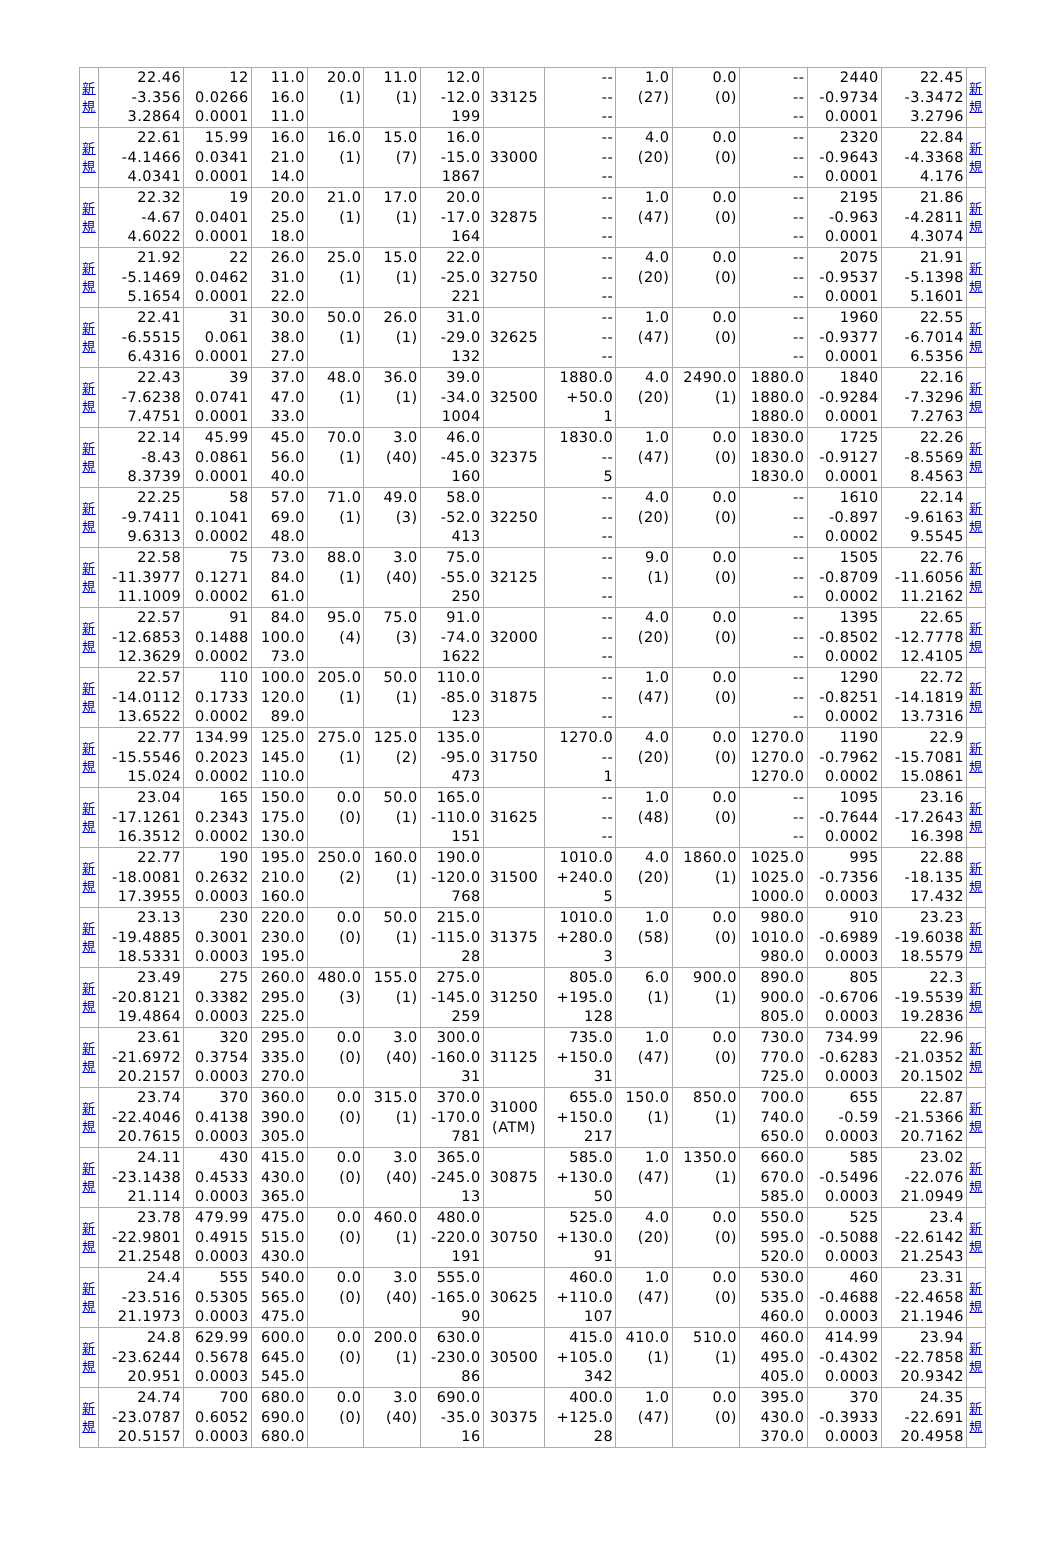| 新 規 | 22.46 -3.356 3.2864 | 12 0.0266 0.0001 | 11.0 16.0 11.0 | 20.0 (1) | 11.0 (1) | 12.0 -12.0 199 | 33125 | -- -- -- | 1.0 (27) | 0.0 (0) | -- -- -- | 2440 -0.9734 0.0001 | 22.45 -3.3472 3.2796 | 新 規 |
| 新 規 | 22.61 -4.1466 4.0341 | 15.99 0.0341 0.0001 | 16.0 21.0 14.0 | 16.0 (1) | 15.0 (7) | 16.0 -15.0 1867 | 33000 | -- -- -- | 4.0 (20) | 0.0 (0) | -- -- -- | 2320 -0.9643 0.0001 | 22.84 -4.3368 4.176 | 新 規 |
| 新 規 | 22.32 -4.67 4.6022 | 19 0.0401 0.0001 | 20.0 25.0 18.0 | 21.0 (1) | 17.0 (1) | 20.0 -17.0 164 | 32875 | -- -- -- | 1.0 (47) | 0.0 (0) | -- -- -- | 2195 -0.963 0.0001 | 21.86 -4.2811 4.3074 | 新 規 |
| 新 規 | 21.92 -5.1469 5.1654 | 22 0.0462 0.0001 | 26.0 31.0 22.0 | 25.0 (1) | 15.0 (1) | 22.0 -25.0 221 | 32750 | -- -- -- | 4.0 (20) | 0.0 (0) | -- -- -- | 2075 -0.9537 0.0001 | 21.91 -5.1398 5.1601 | 新 規 |
| 新 規 | 22.41 -6.5515 6.4316 | 31 0.061 0.0001 | 30.0 38.0 27.0 | 50.0 (1) | 26.0 (1) | 31.0 -29.0 132 | 32625 | -- -- -- | 1.0 (47) | 0.0 (0) | -- -- -- | 1960 -0.9377 0.0001 | 22.55 -6.7014 6.5356 | 新 規 |
| 新 規 | 22.43 -7.6238 7.4751 | 39 0.0741 0.0001 | 37.0 47.0 33.0 | 48.0 (1) | 36.0 (1) | 39.0 -34.0 1004 | 32500 | 1880.0 +50.0 1 | 4.0 (20) | 2490.0 (1) | 1880.0 1880.0 1880.0 | 1840 -0.9284 0.0001 | 22.16 -7.3296 7.2763 | 新 規 |
| 新 規 | 22.14 -8.43 8.3739 | 45.99 0.0861 0.0001 | 45.0 56.0 40.0 | 70.0 (1) | 3.0 (40) | 46.0 -45.0 160 | 32375 | 1830.0 -- 5 | 1.0 (47) | 0.0 (0) | 1830.0 1830.0 1830.0 | 1725 -0.9127 0.0001 | 22.26 -8.5569 8.4563 | 新 規 |
| 新 規 | 22.25 -9.7411 9.6313 | 58 0.1041 0.0002 | 57.0 69.0 48.0 | 71.0 (1) | 49.0 (3) | 58.0 -52.0 413 | 32250 | -- -- -- | 4.0 (20) | 0.0 (0) | -- -- -- | 1610 -0.897 0.0002 | 22.14 -9.6163 9.5545 | 新 規 |
| 新 規 | 22.58 -11.3977 11.1009 | 75 0.1271 0.0002 | 73.0 84.0 61.0 | 88.0 (1) | 3.0 (40) | 75.0 -55.0 250 | 32125 | -- -- -- | 9.0 (1) | 0.0 (0) | -- -- -- | 1505 -0.8709 0.0002 | 22.76 -11.6056 11.2162 | 新 規 |
| 新 規 | 22.57 -12.6853 12.3629 | 91 0.1488 0.0002 | 84.0 100.0 73.0 | 95.0 (4) | 75.0 (3) | 91.0 -74.0 1622 | 32000 | -- -- -- | 4.0 (20) | 0.0 (0) | -- -- -- | 1395 -0.8502 0.0002 | 22.65 -12.7778 12.4105 | 新 規 |
| 新 規 | 22.57 -14.0112 13.6522 | 110 0.1733 0.0002 | 100.0 120.0 89.0 | 205.0 (1) | 50.0 (1) | 110.0 -85.0 123 | 31875 | -- -- -- | 1.0 (47) | 0.0 (0) | -- -- -- | 1290 -0.8251 0.0002 | 22.72 -14.1819 13.7316 | 新 規 |
| 新 規 | 22.77 -15.5546 15.024 | 134.99 0.2023 0.0002 | 125.0 145.0 110.0 | 275.0 (1) | 125.0 (2) | 135.0 -95.0 473 | 31750 | 1270.0 -- 1 | 4.0 (20) | 0.0 (0) | 1270.0 1270.0 1270.0 | 1190 -0.7962 0.0002 | 22.9 -15.7081 15.0861 | 新 規 |
| 新 規 | 23.04 -17.1261 16.3512 | 165 0.2343 0.0002 | 150.0 175.0 130.0 | 0.0 (0) | 50.0 (1) | 165.0 -110.0 151 | 31625 | -- -- -- | 1.0 (48) | 0.0 (0) | -- -- -- | 1095 -0.7644 0.0002 | 23.16 -17.2643 16.398 | 新 規 |
| 新 規 | 22.77 -18.0081 17.3955 | 190 0.2632 0.0003 | 195.0 210.0 160.0 | 250.0 (2) | 160.0 (1) | 190.0 -120.0 768 | 31500 | 1010.0 +240.0 5 | 4.0 (20) | 1860.0 (1) | 1025.0 1025.0 1000.0 | 995 -0.7356 0.0003 | 22.88 -18.135 17.432 | 新 規 |
| 新 規 | 23.13 -19.4885 18.5331 | 230 0.3001 0.0003 | 220.0 230.0 195.0 | 0.0 (0) | 50.0 (1) | 215.0 -115.0 28 | 31375 | 1010.0 +280.0 3 | 1.0 (58) | 0.0 (0) | 980.0 1010.0 980.0 | 910 -0.6989 0.0003 | 23.23 -19.6038 18.5579 | 新 規 |
| 新 規 | 23.49 -20.8121 19.4864 | 275 0.3382 0.0003 | 260.0 295.0 225.0 | 480.0 (3) | 155.0 (1) | 275.0 -145.0 259 | 31250 | 805.0 +195.0 128 | 6.0 (1) | 900.0 (1) | 890.0 900.0 805.0 | 805 -0.6706 0.0003 | 22.3 -19.5539 19.2836 | 新 規 |
| 新 規 | 23.61 -21.6972 20.2157 | 320 0.3754 0.0003 | 295.0 335.0 270.0 | 0.0 (0) | 3.0 (40) | 300.0 -160.0 31 | 31125 | 735.0 +150.0 31 | 1.0 (47) | 0.0 (0) | 730.0 770.0 725.0 | 734.99 -0.6283 0.0003 | 22.96 -21.0352 20.1502 | 新 規 |
| 新 規 | 23.74 -22.4046 20.7615 | 370 0.4138 0.0003 | 360.0 390.0 305.0 | 0.0 (0) | 315.0 (1) | 370.0 -170.0 781 | 31000 (ATM) | 655.0 +150.0 217 | 150.0 (1) | 850.0 (1) | 700.0 740.0 650.0 | 655 -0.59 0.0003 | 22.87 -21.5366 20.7162 | 新 規 |
| 新 規 | 24.11 -23.1438 21.114 | 430 0.4533 0.0003 | 415.0 430.0 365.0 | 0.0 (0) | 3.0 (40) | 365.0 -245.0 13 | 30875 | 585.0 +130.0 50 | 1.0 (47) | 1350.0 (1) | 660.0 670.0 585.0 | 585 -0.5496 0.0003 | 23.02 -22.076 21.0949 | 新 規 |
| 新 規 | 23.78 -22.9801 21.2548 | 479.99 0.4915 0.0003 | 475.0 515.0 430.0 | 0.0 (0) | 460.0 (1) | 480.0 -220.0 191 | 30750 | 525.0 +130.0 91 | 4.0 (20) | 0.0 (0) | 550.0 595.0 520.0 | 525 -0.5088 0.0003 | 23.4 -22.6142 21.2543 | 新 規 |
| 新 規 | 24.4 -23.516 21.1973 | 555 0.5305 0.0003 | 540.0 565.0 475.0 | 0.0 (0) | 3.0 (40) | 555.0 -165.0 90 | 30625 | 460.0 +110.0 107 | 1.0 (47) | 0.0 (0) | 530.0 535.0 460.0 | 460 -0.4688 0.0003 | 23.31 -22.4658 21.1946 | 新 規 |
| 新 規 | 24.8 -23.6244 20.951 | 629.99 0.5678 0.0003 | 600.0 645.0 545.0 | 0.0 (0) | 200.0 (1) | 630.0 -230.0 86 | 30500 | 415.0 +105.0 342 | 410.0 (1) | 510.0 (1) | 460.0 495.0 405.0 | 414.99 -0.4302 0.0003 | 23.94 -22.7858 20.9342 | 新 規 |
| 新 規 | 24.74 -23.0787 20.5157 | 700 0.6052 0.0003 | 680.0 690.0 680.0 | 0.0 (0) | 3.0 (40) | 690.0 -35.0 16 | 30375 | 400.0 +125.0 28 | 1.0 (47) | 0.0 (0) | 395.0 430.0 370.0 | 370 -0.3933 0.0003 | 24.35 -22.691 20.4958 | 新 規 |